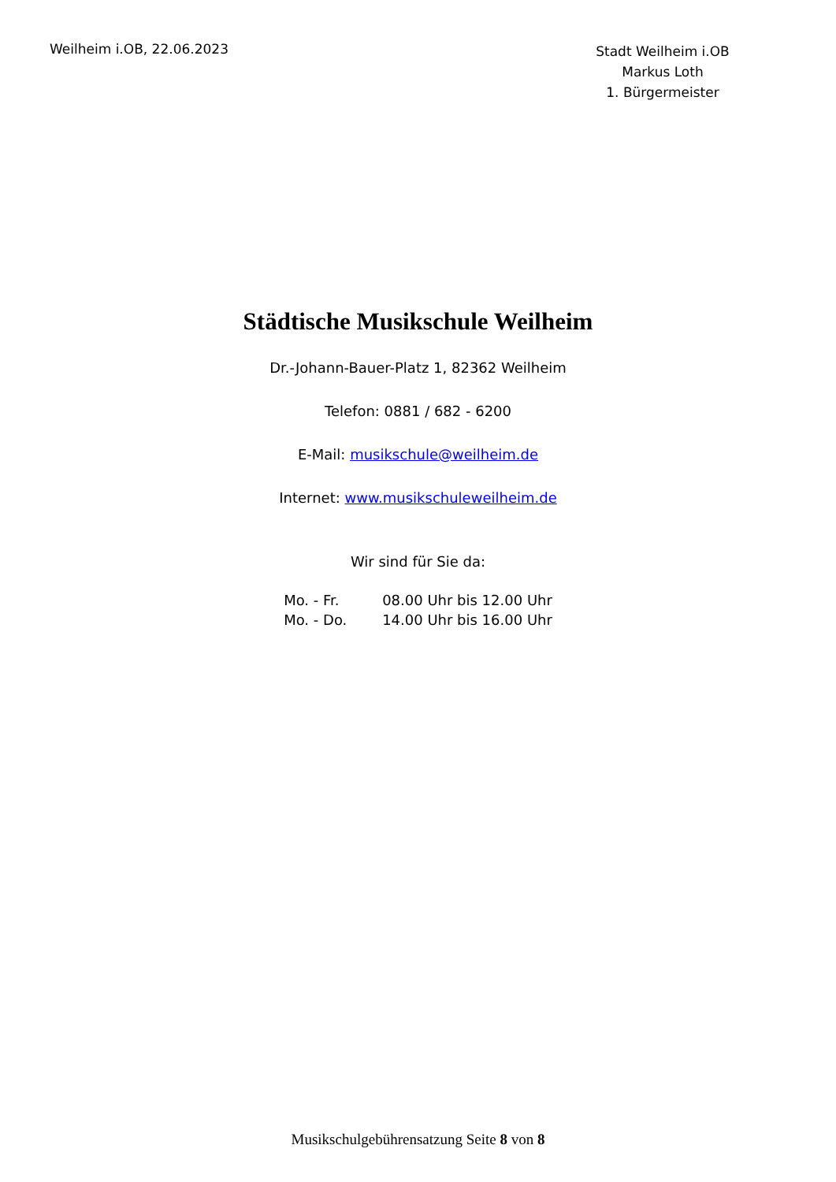Weilheim i.OB, 22.06.2023
Stadt Weilheim i.OB
Markus Loth
1. Bürgermeister
Städtische Musikschule Weilheim
Dr.-Johann-Bauer-Platz 1, 82362 Weilheim
Telefon: 0881 / 682 - 6200
E-Mail: musikschule@weilheim.de
Internet: www.musikschuleweilheim.de
Wir sind für Sie da:
| Mo. - Fr. | 08.00 Uhr bis 12.00 Uhr |
| Mo. - Do. | 14.00 Uhr bis 16.00 Uhr |
Musikschulgebührensatzung Seite 8 von 8